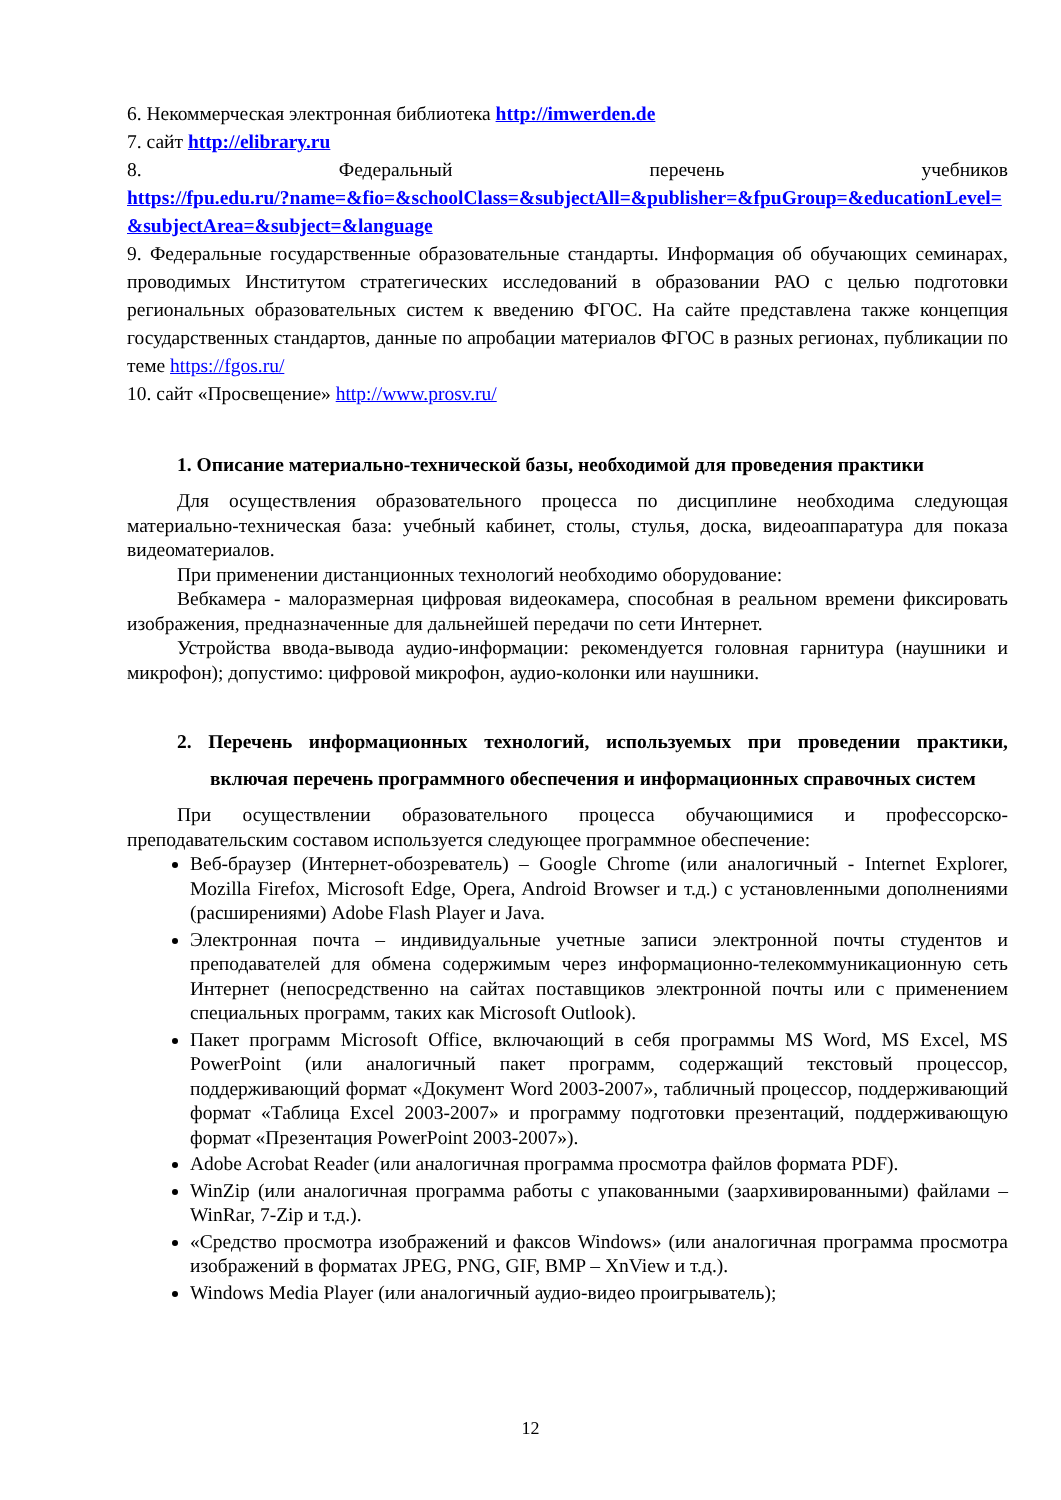6. Некоммерческая электронная библиотека http://imwerden.de
7. сайт http://elibrary.ru
8. Федеральный перечень учебников
https://fpu.edu.ru/?name=&fio=&schoolClass=&subjectAll=&publisher=&fpuGroup=&educationLevel=&subjectArea=&subject=&language
9. Федеральные государственные образовательные стандарты. Информация об обучающих семинарах, проводимых Институтом стратегических исследований в образовании РАО с целью подготовки региональных образовательных систем к введению ФГОС. На сайте представлена также концепция государственных стандартов, данные по апробации материалов ФГОС в разных регионах, публикации по теме https://fgos.ru/
10. сайт «Просвещение» http://www.prosv.ru/
1. Описание материально-технической базы, необходимой для проведения практики
Для осуществления образовательного процесса по дисциплине необходима следующая материально-техническая база: учебный кабинет, столы, стулья, доска, видеоаппаратура для показа видеоматериалов.
При применении дистанционных технологий необходимо оборудование:
Вебкамера - малоразмерная цифровая видеокамера, способная в реальном времени фиксировать изображения, предназначенные для дальнейшей передачи по сети Интернет.
Устройства ввода-вывода аудио-информации: рекомендуется головная гарнитура (наушники и микрофон); допустимо: цифровой микрофон, аудио-колонки или наушники.
2. Перечень информационных технологий, используемых при проведении практики, включая перечень программного обеспечения и информационных справочных систем
При осуществлении образовательного процесса обучающимися и профессорско-преподавательским составом используется следующее программное обеспечение:
Веб-браузер (Интернет-обозреватель) – Google Chrome (или аналогичный - Internet Explorer, Mozilla Firefox, Microsoft Edge, Opera, Android Browser и т.д.) с установленными дополнениями (расширениями) Adobe Flash Player и Java.
Электронная почта – индивидуальные учетные записи электронной почты студентов и преподавателей для обмена содержимым через информационно-телекоммуникационную сеть Интернет (непосредственно на сайтах поставщиков электронной почты или с применением специальных программ, таких как Microsoft Outlook).
Пакет программ Microsoft Office, включающий в себя программы MS Word, MS Excel, MS PowerPoint (или аналогичный пакет программ, содержащий текстовый процессор, поддерживающий формат «Документ Word 2003-2007», табличный процессор, поддерживающий формат «Таблица Excel 2003-2007» и программу подготовки презентаций, поддерживающую формат «Презентация PowerPoint 2003-2007»).
Adobe Acrobat Reader (или аналогичная программа просмотра файлов формата PDF).
WinZip (или аналогичная программа работы с упакованными (заархивированными) файлами – WinRar, 7-Zip и т.д.).
«Средство просмотра изображений и факсов Windows» (или аналогичная программа просмотра изображений в форматах JPEG, PNG, GIF, BMP – XnView и т.д.).
Windows Media Player (или аналогичный аудио-видео проигрыватель);
12